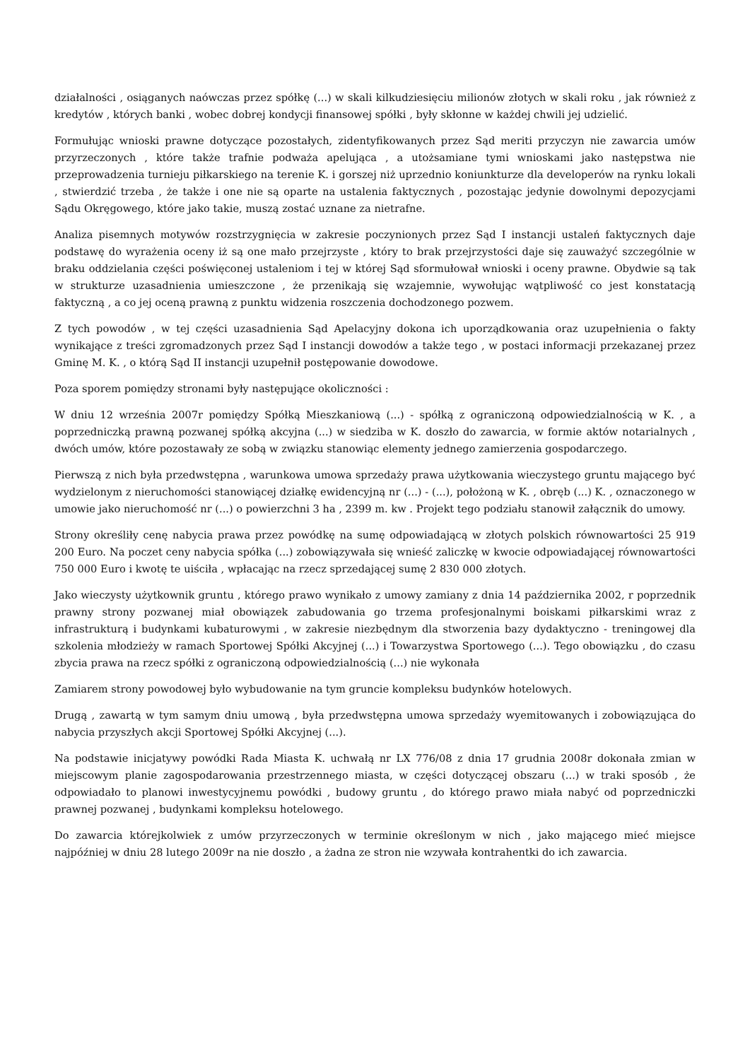działalności , osiąganych naówczas przez spółkę (...) w skali kilkudziesięciu milionów złotych w skali roku , jak również z kredytów , których banki , wobec dobrej kondycji finansowej spółki , były skłonne w każdej chwili jej udzielić.
Formułując wnioski prawne dotyczące pozostałych, zidentyfikowanych przez Sąd meriti przyczyn nie zawarcia umów przyrzeczonych , które także trafnie podważa apelująca , a utożsamiane tymi wnioskami jako następstwa nie przeprowadzenia turnieju piłkarskiego na terenie K. i gorszej niż uprzednio koniunkturze dla developerów na rynku lokali , stwierdzić trzeba , że także i one nie są oparte na ustalenia faktycznych , pozostając jedynie dowolnymi depozycjami Sądu Okręgowego, które jako takie, muszą zostać uznane za nietrafne.
Analiza pisemnych motywów rozstrzygnięcia w zakresie poczynionych przez Sąd I instancji ustaleń faktycznych daje podstawę do wyrażenia oceny iż są one mało przejrzyste , który to brak przejrzystości daje się zauważyć szczególnie w braku oddzielania części poświęconej ustaleniom i tej w której Sąd sformułował wnioski i oceny prawne. Obydwie są tak w strukturze uzasadnienia umieszczone , że przenikają się wzajemnie, wywołując wątpliwość co jest konstatacją faktyczną , a co jej oceną prawną z punktu widzenia roszczenia dochodzonego pozwem.
Z tych powodów , w tej części uzasadnienia Sąd Apelacyjny dokona ich uporządkowania oraz uzupełnienia o fakty wynikające z treści zgromadzonych przez Sąd I instancji dowodów a także tego , w postaci informacji przekazanej przez Gminę M. K. , o którą Sąd II instancji uzupełnił postępowanie dowodowe.
Poza sporem pomiędzy stronami były następujące okoliczności :
W dniu 12 września 2007r pomiędzy Spółką Mieszkaniową (...) - spółką z ograniczoną odpowiedzialnością w K. , a poprzedniczką prawną pozwanej spółką akcyjna (...) w siedziba w K. doszło do zawarcia, w formie aktów notarialnych , dwóch umów, które pozostawały ze sobą w związku stanowiąc elementy jednego zamierzenia gospodarczego.
Pierwszą z nich była przedwstępna , warunkowa umowa sprzedaży prawa użytkowania wieczystego gruntu mającego być wydzielonym z nieruchomości stanowiącej działkę ewidencyjną nr (...) - (...), położoną w K. , obręb (...) K. , oznaczonego w umowie jako nieruchomość nr (...) o powierzchni 3 ha , 2399 m. kw . Projekt tego podziału stanowił załącznik do umowy.
Strony określiły cenę nabycia prawa przez powódkę na sumę odpowiadającą w złotych polskich równowartości 25 919 200 Euro. Na poczet ceny nabycia spółka (...) zobowiązywała się wnieść zaliczkę w kwocie odpowiadającej równowartości 750 000 Euro i kwotę te uiściła , wpłacając na rzecz sprzedającej sumę 2 830 000 złotych.
Jako wieczysty użytkownik gruntu , którego prawo wynikało z umowy zamiany z dnia 14 października 2002, r poprzednik prawny strony pozwanej miał obowiązek zabudowania go trzema profesjonalnymi boiskami piłkarskimi wraz z infrastrukturą i budynkami kubaturowymi , w zakresie niezbędnym dla stworzenia bazy dydaktyczno - treningowej dla szkolenia młodzieży w ramach Sportowej Spółki Akcyjnej (...) i Towarzystwa Sportowego (...). Tego obowiązku , do czasu zbycia prawa na rzecz spółki z ograniczoną odpowiedzialnością (...) nie wykonała
Zamiarem strony powodowej było wybudowanie na tym gruncie kompleksu budynków hotelowych.
Drugą , zawartą w tym samym dniu umową , była przedwstępna umowa sprzedaży wyemitowanych i zobowiązująca do nabycia przyszłych akcji Sportowej Spółki Akcyjnej (...).
Na podstawie inicjatywy powódki Rada Miasta K. uchwałą nr LX 776/08 z dnia 17 grudnia 2008r dokonała zmian w miejscowym planie zagospodarowania przestrzennego miasta, w części dotyczącej obszaru (...) w traki sposób , że odpowiadało to planowi inwestycyjnemu powódki , budowy gruntu , do którego prawo miała nabyć od poprzedniczki prawnej pozwanej , budynkami kompleksu hotelowego.
Do zawarcia którejkolwiek z umów przyrzeczonych w terminie określonym w nich , jako mającego mieć miejsce najpóźniej w dniu 28 lutego 2009r na nie doszło , a żadna ze stron nie wzywała kontrahentki do ich zawarcia.